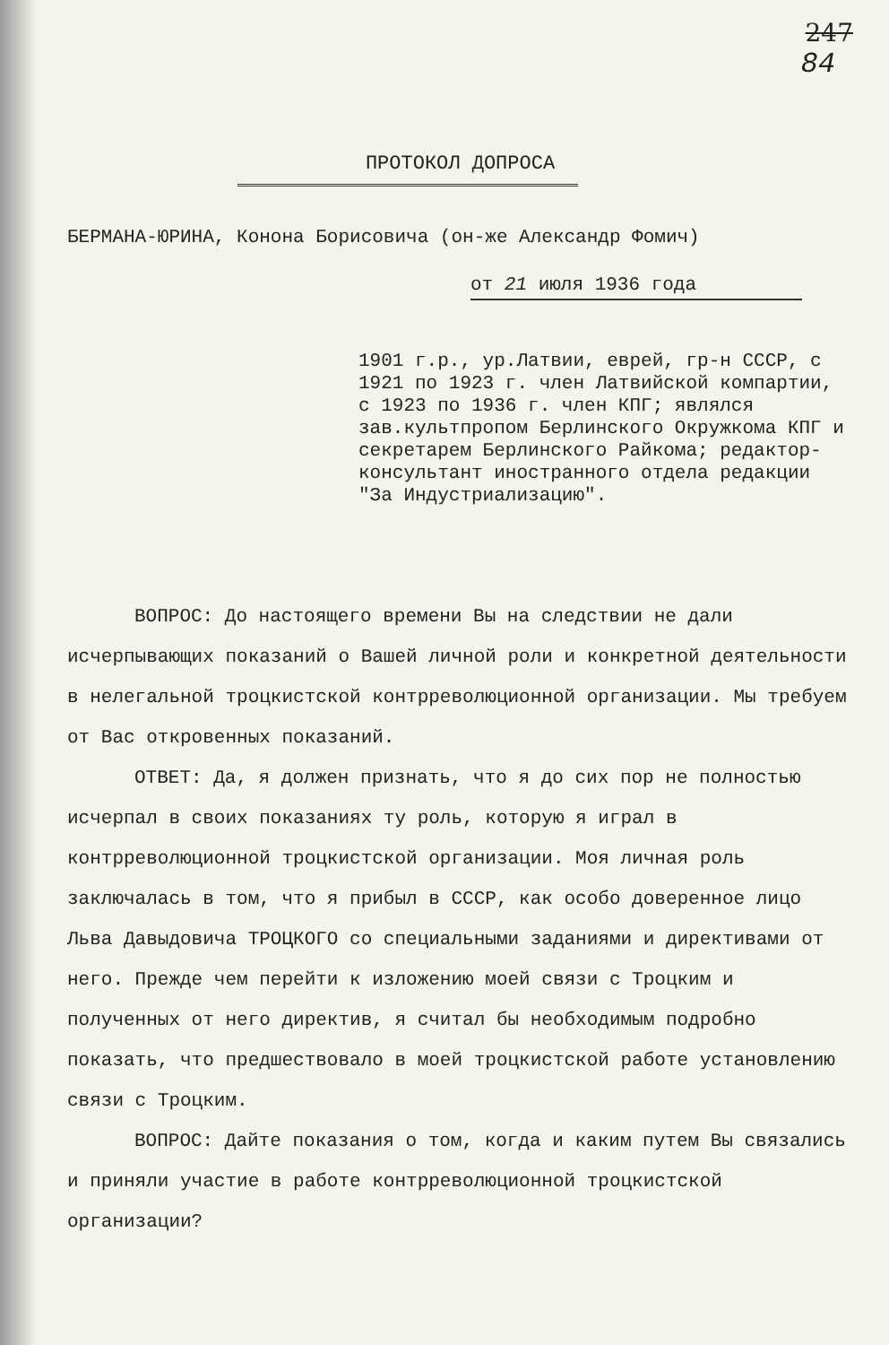247
84
ПРОТОКОЛ ДОПРОСА
БЕРМАНА-ЮРИНА, Конона Борисовича (он-же Александр Фомич)
от 21 июля 1936 года
1901 г.р., ур.Латвии, еврей, гр-н СССР, с 1921 по 1923 г. член Латвийской компартии, с 1923 по 1936 г. член КПГ; являлся зав.культпропом Берлинского Окружкома КПГ и секретарем Берлинского Райкома; редактор-консультант иностранного отдела редакции "За Индустриализацию".
ВОПРОС: До настоящего времени Вы на следствии не дали исчерпывающих показаний о Вашей личной роли и конкретной деятельности в нелегальной троцкистской контрреволюционной организации. Мы требуем от Вас откровенных показаний.
ОТВЕТ: Да, я должен признать, что я до сих пор не полностью исчерпал в своих показаниях ту роль, которую я играл в контрреволюционной троцкистской организации. Моя личная роль заключалась в том, что я прибыл в СССР, как особо доверенное лицо Льва Давыдовича ТРОЦКОГО со специальными заданиями и директивами от него. Прежде чем перейти к изложению моей связи с Троцким и полученных от него директив, я считал бы необходимым подробно показать, что предшествовало в моей троцкистской работе установлению связи с Троцким.
ВОПРОС: Дайте показания о том, когда и каким путем Вы связались и приняли участие в работе контрреволюционной троцкистской организации?